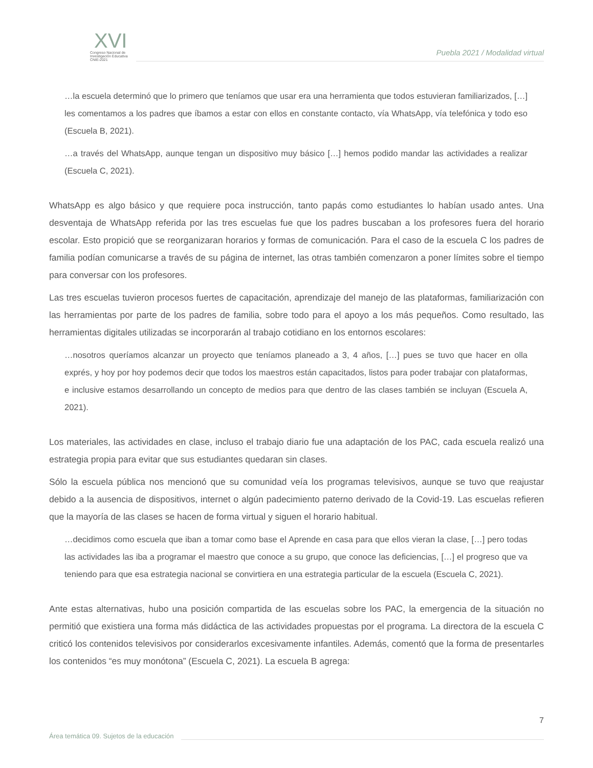XVI
Congreso Nacional de
Investigación Educativa
CNIE-2021
Puebla 2021 / Modalidad virtual
…la escuela determinó que lo primero que teníamos que usar era una herramienta que todos estuvieran familiarizados, […] les comentamos a los padres que íbamos a estar con ellos en constante contacto, vía WhatsApp, vía telefónica y todo eso (Escuela B, 2021).
…a través del WhatsApp, aunque tengan un dispositivo muy básico […] hemos podido mandar las actividades a realizar (Escuela C, 2021).
WhatsApp es algo básico y que requiere poca instrucción, tanto papás como estudiantes lo habían usado antes. Una desventaja de WhatsApp referida por las tres escuelas fue que los padres buscaban a los profesores fuera del horario escolar. Esto propició que se reorganizaran horarios y formas de comunicación. Para el caso de la escuela C los padres de familia podían comunicarse a través de su página de internet, las otras también comenzaron a poner límites sobre el tiempo para conversar con los profesores.
Las tres escuelas tuvieron procesos fuertes de capacitación, aprendizaje del manejo de las plataformas, familiarización con las herramientas por parte de los padres de familia, sobre todo para el apoyo a los más pequeños. Como resultado, las herramientas digitales utilizadas se incorporarán al trabajo cotidiano en los entornos escolares:
…nosotros queríamos alcanzar un proyecto que teníamos planeado a 3, 4 años, […] pues se tuvo que hacer en olla exprés, y hoy por hoy podemos decir que todos los maestros están capacitados, listos para poder trabajar con plataformas, e inclusive estamos desarrollando un concepto de medios para que dentro de las clases también se incluyan (Escuela A, 2021).
Los materiales, las actividades en clase, incluso el trabajo diario fue una adaptación de los PAC, cada escuela realizó una estrategia propia para evitar que sus estudiantes quedaran sin clases.
Sólo la escuela pública nos mencionó que su comunidad veía los programas televisivos, aunque se tuvo que reajustar debido a la ausencia de dispositivos, internet o algún padecimiento paterno derivado de la Covid-19. Las escuelas refieren que la mayoría de las clases se hacen de forma virtual y siguen el horario habitual.
…decidimos como escuela que iban a tomar como base el Aprende en casa para que ellos vieran la clase, […] pero todas las actividades las iba a programar el maestro que conoce a su grupo, que conoce las deficiencias, […] el progreso que va teniendo para que esa estrategia nacional se convirtiera en una estrategia particular de la escuela (Escuela C, 2021).
Ante estas alternativas, hubo una posición compartida de las escuelas sobre los PAC, la emergencia de la situación no permitió que existiera una forma más didáctica de las actividades propuestas por el programa. La directora de la escuela C criticó los contenidos televisivos por considerarlos excesivamente infantiles. Además, comentó que la forma de presentarles los contenidos “es muy monótona” (Escuela C, 2021). La escuela B agrega:
7
Área temática 09. Sujetos de la educación